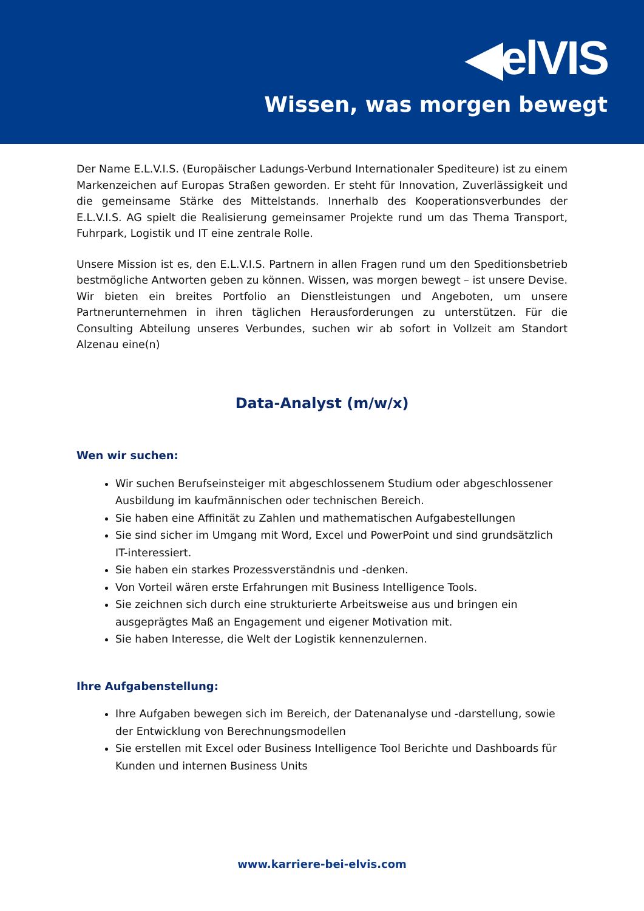◀elVIS
Wissen, was morgen bewegt
Der Name E.L.V.I.S. (Europäischer Ladungs-Verbund Internationaler Spediteure) ist zu einem Markenzeichen auf Europas Straßen geworden. Er steht für Innovation, Zuverlässigkeit und die gemeinsame Stärke des Mittelstands. Innerhalb des Kooperationsverbundes der E.L.V.I.S. AG spielt die Realisierung gemeinsamer Projekte rund um das Thema Transport, Fuhrpark, Logistik und IT eine zentrale Rolle.
Unsere Mission ist es, den E.L.V.I.S. Partnern in allen Fragen rund um den Speditionsbetrieb bestmögliche Antworten geben zu können. Wissen, was morgen bewegt – ist unsere Devise. Wir bieten ein breites Portfolio an Dienstleistungen und Angeboten, um unsere Partnerunternehmen in ihren täglichen Herausforderungen zu unterstützen. Für die Consulting Abteilung unseres Verbundes, suchen wir ab sofort in Vollzeit am Standort Alzenau eine(n)
Data-Analyst (m/w/x)
Wen wir suchen:
Wir suchen Berufseinsteiger mit abgeschlossenem Studium oder abgeschlossener Ausbildung im kaufmännischen oder technischen Bereich.
Sie haben eine Affinität zu Zahlen und mathematischen Aufgabestellungen
Sie sind sicher im Umgang mit Word, Excel und PowerPoint und sind grundsätzlich IT-interessiert.
Sie haben ein starkes Prozessverständnis und -denken.
Von Vorteil wären erste Erfahrungen mit Business Intelligence Tools.
Sie zeichnen sich durch eine strukturierte Arbeitsweise aus und bringen ein ausgeprägtes Maß an Engagement und eigener Motivation mit.
Sie haben Interesse, die Welt der Logistik kennenzulernen.
Ihre Aufgabenstellung:
Ihre Aufgaben bewegen sich im Bereich, der Datenanalyse und -darstellung, sowie der Entwicklung von Berechnungsmodellen
Sie erstellen mit Excel oder Business Intelligence Tool Berichte und Dashboards für Kunden und internen Business Units
www.karriere-bei-elvis.com